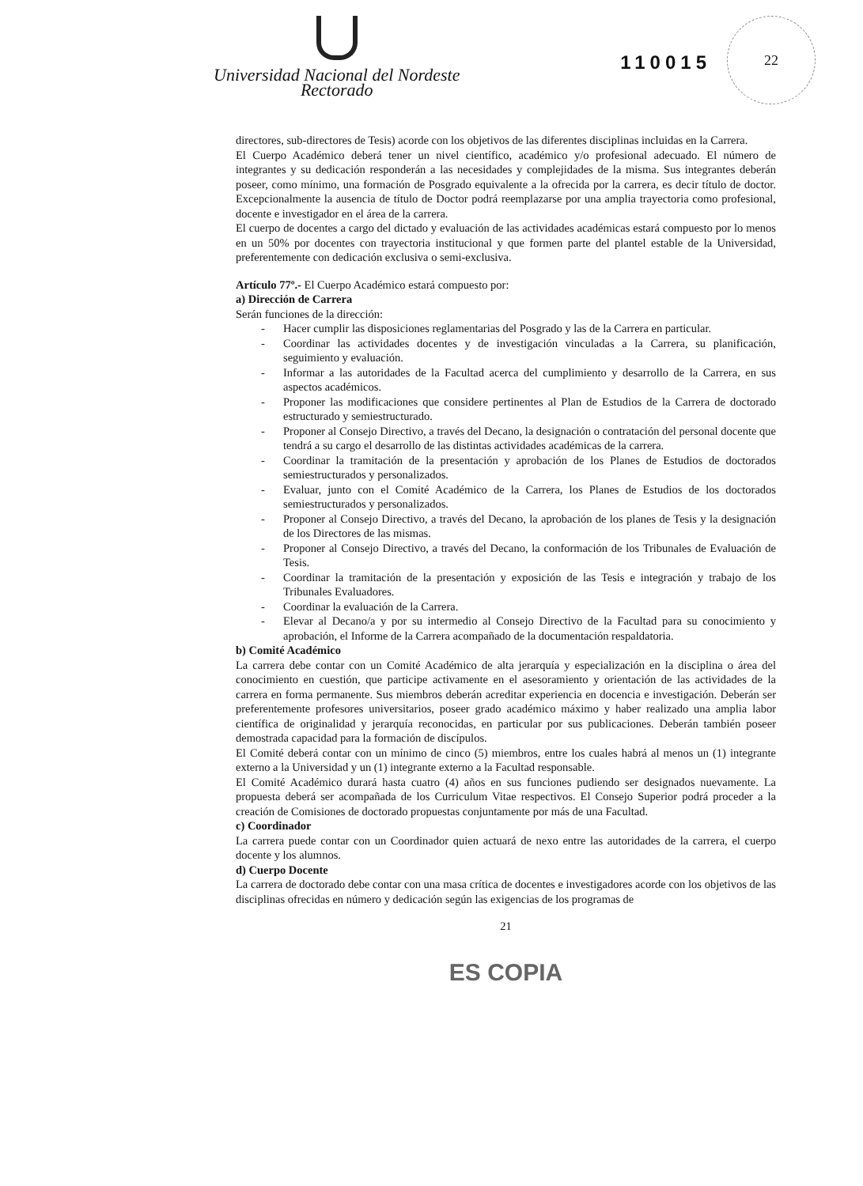Universidad Nacional del Nordeste
Rectorado
110015
22
directores, sub-directores de Tesis) acorde con los objetivos de las diferentes disciplinas incluidas en la Carrera.
El Cuerpo Académico deberá tener un nivel científico, académico y/o profesional adecuado. El número de integrantes y su dedicación responderán a las necesidades y complejidades de la misma. Sus integrantes deberán poseer, como mínimo, una formación de Posgrado equivalente a la ofrecida por la carrera, es decir título de doctor. Excepcionalmente la ausencia de título de Doctor podrá reemplazarse por una amplia trayectoria como profesional, docente e investigador en el área de la carrera.
El cuerpo de docentes a cargo del dictado y evaluación de las actividades académicas estará compuesto por lo menos en un 50% por docentes con trayectoria institucional y que formen parte del plantel estable de la Universidad, preferentemente con dedicación exclusiva o semi-exclusiva.
Artículo 77º.- El Cuerpo Académico estará compuesto por:
a) Dirección de Carrera
Serán funciones de la dirección:
- Hacer cumplir las disposiciones reglamentarias del Posgrado y las de la Carrera en particular.
- Coordinar las actividades docentes y de investigación vinculadas a la Carrera, su planificación, seguimiento y evaluación.
- Informar a las autoridades de la Facultad acerca del cumplimiento y desarrollo de la Carrera, en sus aspectos académicos.
- Proponer las modificaciones que considere pertinentes al Plan de Estudios de la Carrera de doctorado estructurado y semiestructurado.
- Proponer al Consejo Directivo, a través del Decano, la designación o contratación del personal docente que tendrá a su cargo el desarrollo de las distintas actividades académicas de la carrera.
- Coordinar la tramitación de la presentación y aprobación de los Planes de Estudios de doctorados semiestructurados y personalizados.
- Evaluar, junto con el Comité Académico de la Carrera, los Planes de Estudios de los doctorados semiestructurados y personalizados.
- Proponer al Consejo Directivo, a través del Decano, la aprobación de los planes de Tesis y la designación de los Directores de las mismas.
- Proponer al Consejo Directivo, a través del Decano, la conformación de los Tribunales de Evaluación de Tesis.
- Coordinar la tramitación de la presentación y exposición de las Tesis e integración y trabajo de los Tribunales Evaluadores.
- Coordinar la evaluación de la Carrera.
- Elevar al Decano/a y por su intermedio al Consejo Directivo de la Facultad para su conocimiento y aprobación, el Informe de la Carrera acompañado de la documentación respaldatoria.
b) Comité Académico
La carrera debe contar con un Comité Académico de alta jerarquía y especialización en la disciplina o área del conocimiento en cuestión, que participe activamente en el asesoramiento y orientación de las actividades de la carrera en forma permanente. Sus miembros deberán acreditar experiencia en docencia e investigación. Deberán ser preferentemente profesores universitarios, poseer grado académico máximo y haber realizado una amplia labor científica de originalidad y jerarquía reconocidas, en particular por sus publicaciones. Deberán también poseer demostrada capacidad para la formación de discípulos.
El Comité deberá contar con un mínimo de cinco (5) miembros, entre los cuales habrá al menos un (1) integrante externo a la Universidad y un (1) integrante externo a la Facultad responsable.
El Comité Académico durará hasta cuatro (4) años en sus funciones pudiendo ser designados nuevamente. La propuesta deberá ser acompañada de los Curriculum Vitae respectivos. El Consejo Superior podrá proceder a la creación de Comisiones de doctorado propuestas conjuntamente por más de una Facultad.
c) Coordinador
La carrera puede contar con un Coordinador quien actuará de nexo entre las autoridades de la carrera, el cuerpo docente y los alumnos.
d) Cuerpo Docente
La carrera de doctorado debe contar con una masa crítica de docentes e investigadores acorde con los objetivos de las disciplinas ofrecidas en número y dedicación según las exigencias de los programas de
21
ES COPIA